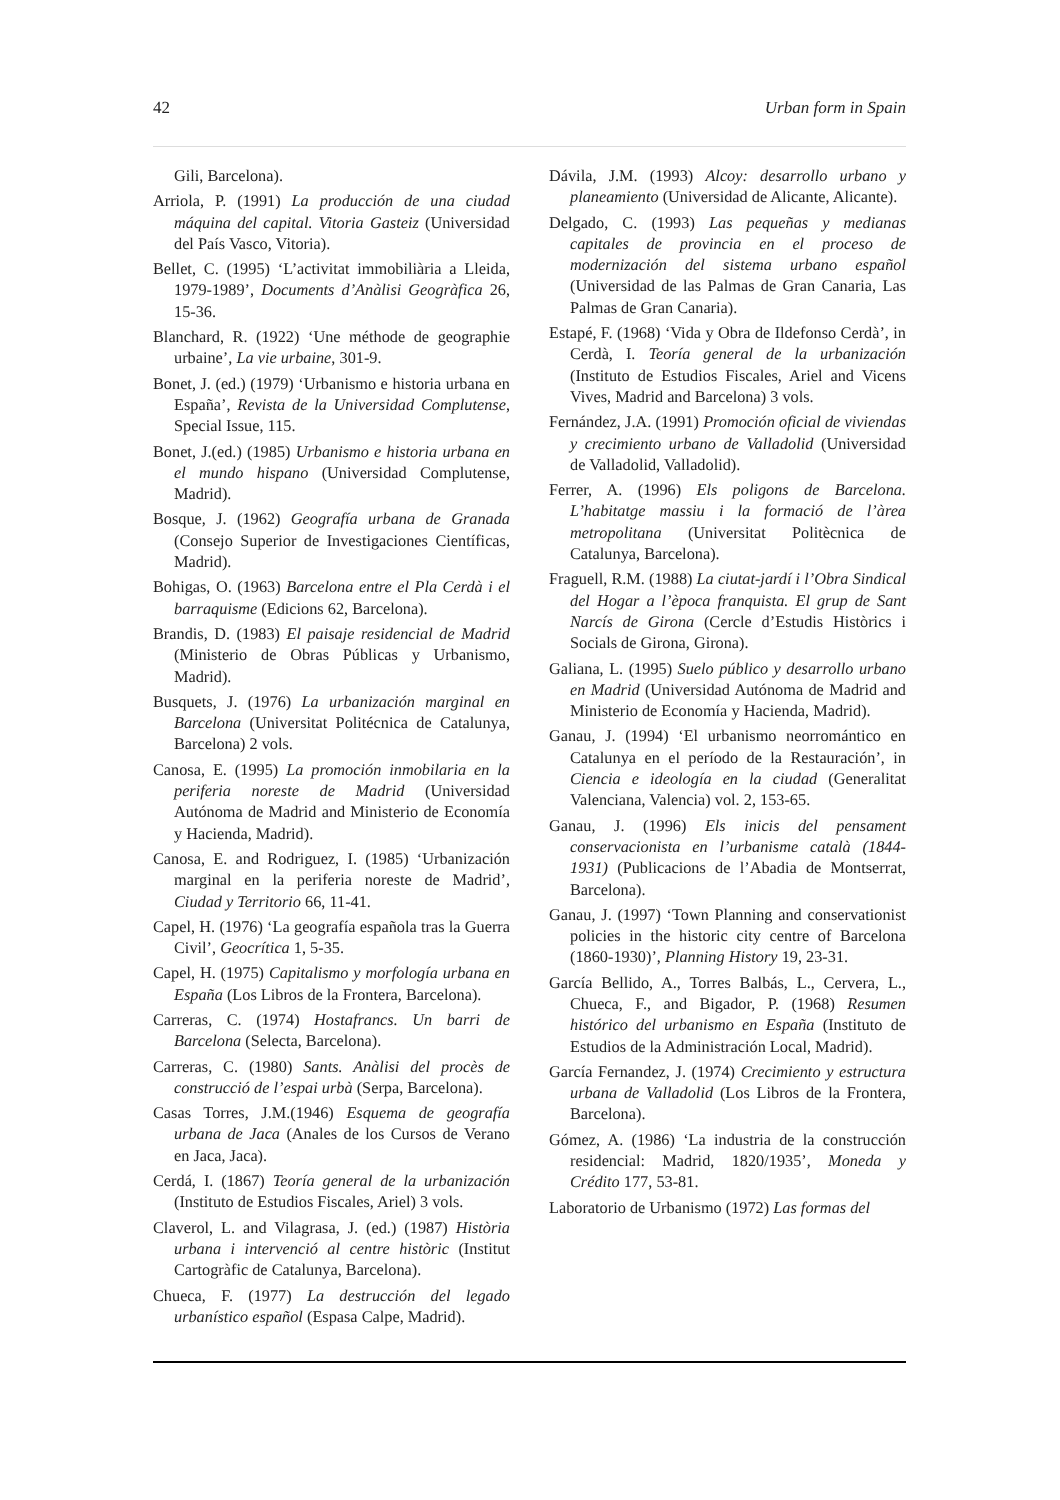42 Urban form in Spain
Gili, Barcelona).
Arriola, P. (1991) La producción de una ciudad máquina del capital. Vitoria Gasteiz (Universidad del País Vasco, Vitoria).
Bellet, C. (1995) ‘L’activitat immobiliària a Lleida, 1979-1989’, Documents d’Anàlisi Geogràfica 26, 15-36.
Blanchard, R. (1922) ‘Une méthode de geographie urbaine’, La vie urbaine, 301-9.
Bonet, J. (ed.) (1979) ‘Urbanismo e historia urbana en España’, Revista de la Universidad Complutense, Special Issue, 115.
Bonet, J.(ed.) (1985) Urbanismo e historia urbana en el mundo hispano (Universidad Complutense, Madrid).
Bosque, J. (1962) Geografía urbana de Granada (Consejo Superior de Investigaciones Científicas, Madrid).
Bohigas, O. (1963) Barcelona entre el Pla Cerdà i el barraquisme (Edicions 62, Barcelona).
Brandis, D. (1983) El paisaje residencial de Madrid (Ministerio de Obras Públicas y Urbanismo, Madrid).
Busquets, J. (1976) La urbanización marginal en Barcelona (Universitat Politécnica de Catalunya, Barcelona) 2 vols.
Canosa, E. (1995) La promoción inmobilaria en la periferia noreste de Madrid (Universidad Autónoma de Madrid and Ministerio de Economía y Hacienda, Madrid).
Canosa, E. and Rodriguez, I. (1985) ‘Urbanización marginal en la periferia noreste de Madrid’, Ciudad y Territorio 66, 11-41.
Capel, H. (1976) ‘La geografía española tras la Guerra Civil’, Geocrítica 1, 5-35.
Capel, H. (1975) Capitalismo y morfología urbana en España (Los Libros de la Frontera, Barcelona).
Carreras, C. (1974) Hostafrancs. Un barri de Barcelona (Selecta, Barcelona).
Carreras, C. (1980) Sants. Anàlisi del procès de construcció de l’espai urbà (Serpa, Barcelona).
Casas Torres, J.M.(1946) Esquema de geografía urbana de Jaca (Anales de los Cursos de Verano en Jaca, Jaca).
Cerdá, I. (1867) Teoría general de la urbanización (Instituto de Estudios Fiscales, Ariel) 3 vols.
Claverol, L. and Vilagrasa, J. (ed.) (1987) Història urbana i intervenció al centre històric (Institut Cartogràfic de Catalunya, Barcelona).
Chueca, F. (1977) La destrucción del legado urbanístico español (Espasa Calpe, Madrid).
Dávila, J.M. (1993) Alcoy: desarrollo urbano y planeamiento (Universidad de Alicante, Alicante).
Delgado, C. (1993) Las pequeñas y medianas capitales de provincia en el proceso de modernización del sistema urbano español (Universidad de las Palmas de Gran Canaria, Las Palmas de Gran Canaria).
Estapé, F. (1968) ‘Vida y Obra de Ildefonso Cerdà’, in Cerdà, I. Teoría general de la urbanización (Instituto de Estudios Fiscales, Ariel and Vicens Vives, Madrid and Barcelona) 3 vols.
Fernández, J.A. (1991) Promoción oficial de viviendas y crecimiento urbano de Valladolid (Universidad de Valladolid, Valladolid).
Ferrer, A. (1996) Els poligons de Barcelona. L’habitatge massiu i la formació de l’àrea metropolitana (Universitat Politècnica de Catalunya, Barcelona).
Fraguell, R.M. (1988) La ciutat-jardí i l’Obra Sindical del Hogar a l’època franquista. El grup de Sant Narcís de Girona (Cercle d’Estudis Històrics i Socials de Girona, Girona).
Galiana, L. (1995) Suelo público y desarrollo urbano en Madrid (Universidad Autónoma de Madrid and Ministerio de Economía y Hacienda, Madrid).
Ganau, J. (1994) ‘El urbanismo neorromántico en Catalunya en el período de la Restauración’, in Ciencia e ideología en la ciudad (Generalitat Valenciana, Valencia) vol. 2, 153-65.
Ganau, J. (1996) Els inicis del pensament conservacionista en l’urbanisme català (1844-1931) (Publicacions de l’Abadia de Montserrat, Barcelona).
Ganau, J. (1997) ‘Town Planning and conservationist policies in the historic city centre of Barcelona (1860-1930)’, Planning History 19, 23-31.
García Bellido, A., Torres Balbás, L., Cervera, L., Chueca, F., and Bigador, P. (1968) Resumen histórico del urbanismo en España (Instituto de Estudios de la Administración Local, Madrid).
García Fernandez, J. (1974) Crecimiento y estructura urbana de Valladolid (Los Libros de la Frontera, Barcelona).
Gómez, A. (1986) ‘La industria de la construcción residencial: Madrid, 1820/1935’, Moneda y Crédito 177, 53-81.
Laboratorio de Urbanismo (1972) Las formas del